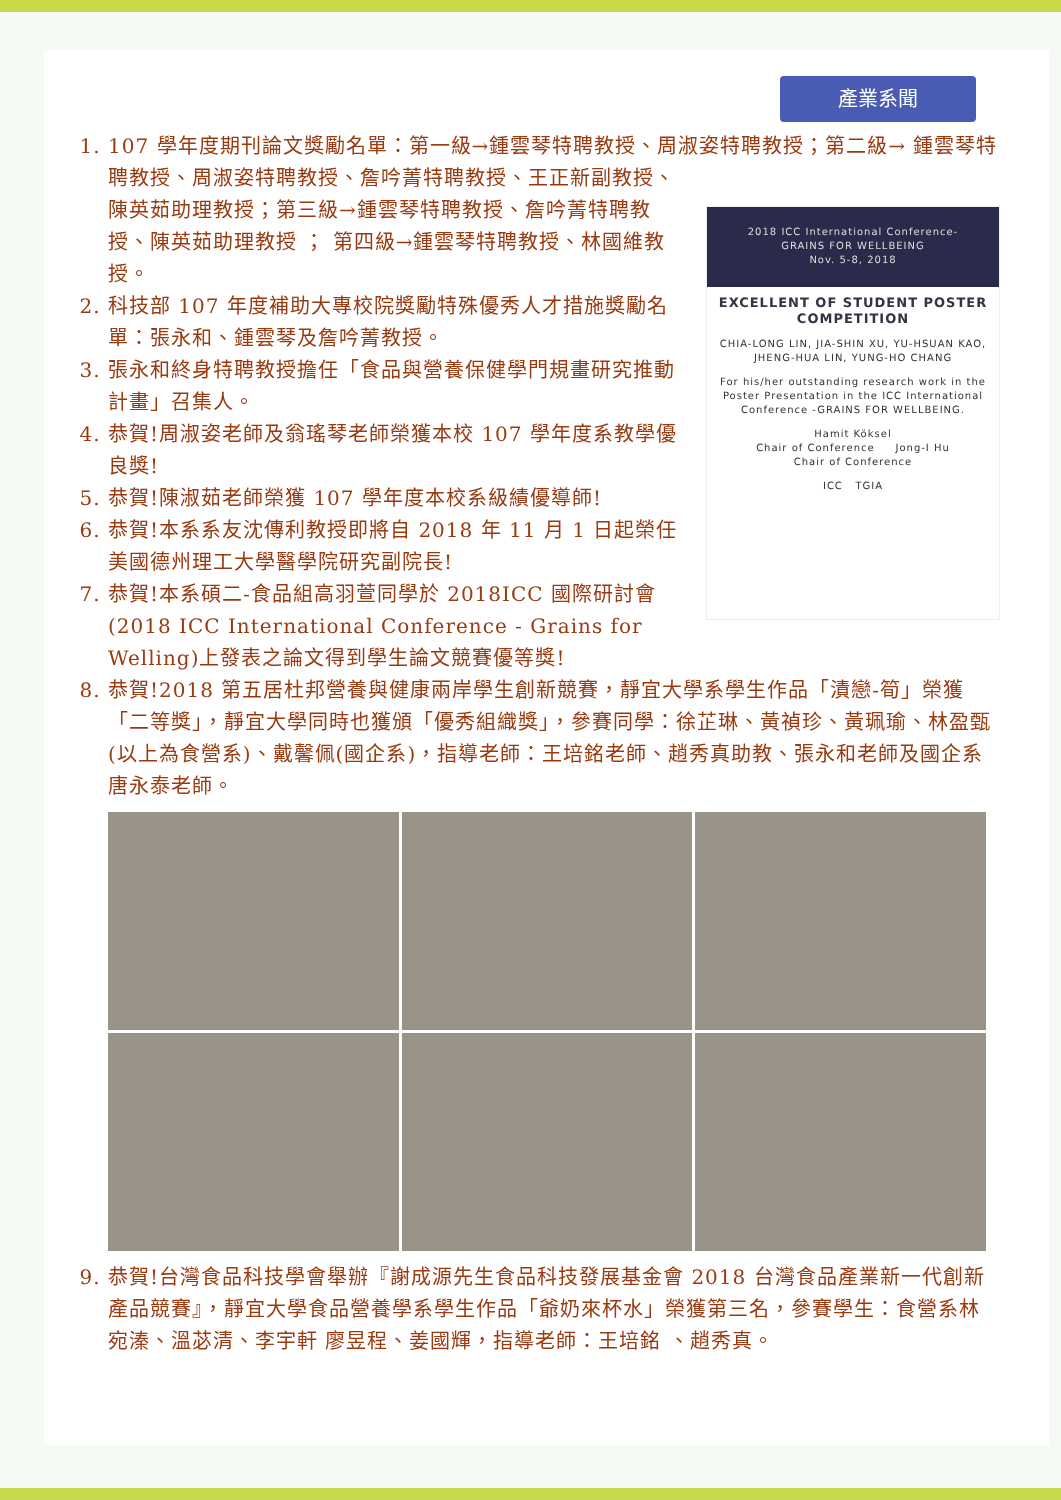產業系聞
1. 107 學年度期刊論文獎勵名單：第一級→鍾雲琴特聘教授、周淑姿特聘教授；第二級→
2018 ICC International Conference-
GRAINS FOR WELLBEING
Nov. 5-8, 2018
EXCELLENT OF STUDENT POSTER COMPETITION
CHIA-LONG LIN, JIA-SHIN XU, YU-HSUAN KAO, JHENG-HUA LIN, YUNG-HO CHANG
For his/her outstanding research work in the Poster Presentation in the ICC International Conference -GRAINS FOR WELLBEING.
Hamit Köksel
Chair of Conference Jong-I Hu
Chair of Conference
ICC TGIA
鍾雲琴特聘教授、周淑姿特聘教授、詹吟菁特聘教授、王正新副教授、陳英茹助理教授；第三級→鍾雲琴特聘教授、詹吟菁特聘教授、陳英茹助理教授 ； 第四級→鍾雲琴特聘教授、林國維教授。
2. 科技部 107 年度補助大專校院獎勵特殊優秀人才措施獎勵名單：張永和、鍾雲琴及詹吟菁教授。
3. 張永和終身特聘教授擔任「食品與營養保健學門規畫研究推動計畫」召集人。
4. 恭賀!周淑姿老師及翁瑤琴老師榮獲本校 107 學年度系教學優良獎!
5. 恭賀!陳淑茹老師榮獲 107 學年度本校系級績優導師!
6. 恭賀!本系系友沈傳利教授即將自 2018 年 11 月 1 日起榮任美國德州理工大學醫學院研究副院長!
7. 恭賀!本系碩二-食品組高羽萱同學於 2018ICC 國際研討會 (2018 ICC International Conference - Grains for Welling)上發表之論文得到學生論文競賽優等獎!
8. 恭賀!2018 第五居杜邦營養與健康兩岸學生創新競賽，靜宜大學系學生作品「漬戀-筍」榮獲「二等獎」，靜宜大學同時也獲頒「優秀組織獎」，參賽同學：徐芷琳、黃禎珍、黃珮瑜、林盈甄(以上為食營系)、戴馨佩(國企系)，指導老師：王培銘老師、趙秀真助教、張永和老師及國企系唐永泰老師。
9. 恭賀!台灣食品科技學會舉辦『謝成源先生食品科技發展基金會 2018 台灣食品產業新一代創新產品競賽』，靜宜大學食品營養學系學生作品「爺奶來杯水」榮獲第三名，參賽學生：食營系林宛溱、溫苾清、李宇軒 廖昱程、姜國輝，指導老師：王培銘 、趙秀真。